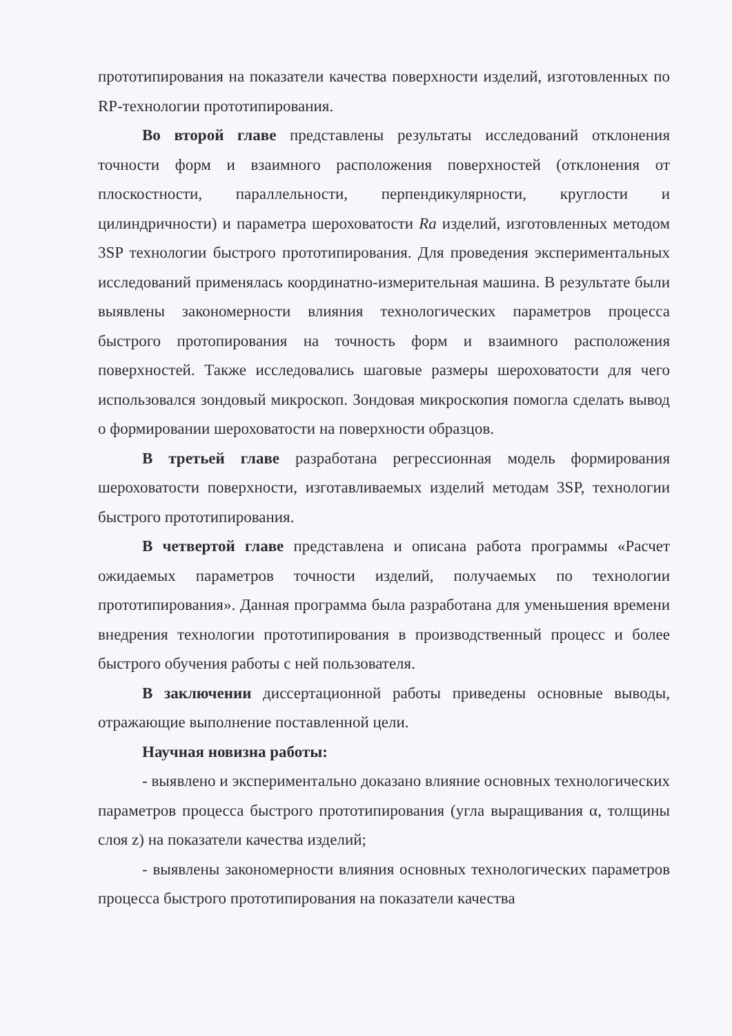прототипирования на показатели качества поверхности изделий, изготовленных по RP-технологии прототипирования.
Во второй главе представлены результаты исследований отклонения точности форм и взаимного расположения поверхностей (отклонения от плоскостности, параллельности, перпендикулярности, круглости и цилиндричности) и параметра шероховатости Ra изделий, изготовленных методом 3SP технологии быстрого прототипирования. Для проведения экспериментальных исследований применялась координатно-измерительная машина. В результате были выявлены закономерности влияния технологических параметров процесса быстрого протопирования на точность форм и взаимного расположения поверхностей. Также исследовались шаговые размеры шероховатости для чего использовался зондовый микроскоп. Зондовая микроскопия помогла сделать вывод о формировании шероховатости на поверхности образцов.
В третьей главе разработана регрессионная модель формирования шероховатости поверхности, изготавливаемых изделий методам 3SP, технологии быстрого прототипирования.
В четвертой главе представлена и описана работа программы «Расчет ожидаемых параметров точности изделий, получаемых по технологии прототипирования». Данная программа была разработана для уменьшения времени внедрения технологии прототипирования в производственный процесс и более быстрого обучения работы с ней пользователя.
В заключении диссертационной работы приведены основные выводы, отражающие выполнение поставленной цели.
Научная новизна работы:
- выявлено и экспериментально доказано влияние основных технологических параметров процесса быстрого прототипирования (угла выращивания α, толщины слоя z) на показатели качества изделий;
- выявлены закономерности влияния основных технологических параметров процесса быстрого прототипирования на показатели качества